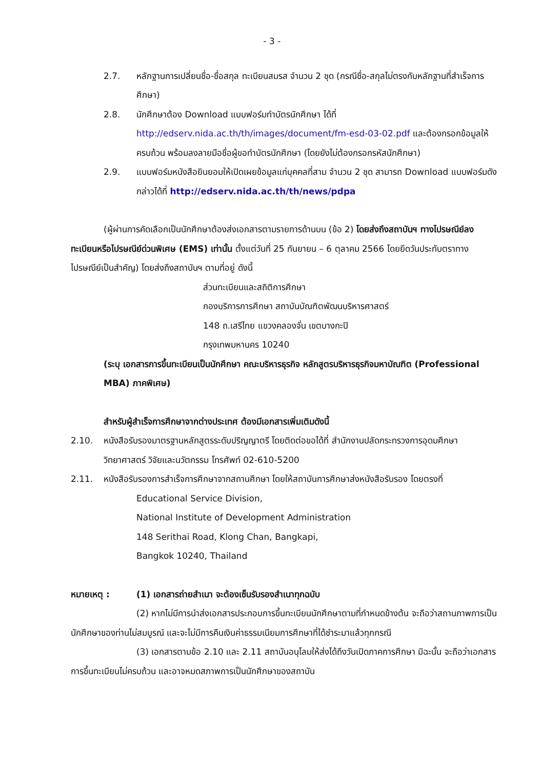- 3 -
2.7. หลักฐานการเปลี่ยนชื่อ-ชื่อสกุล ทะเบียนสมรส จำนวน 2 ชุด (กรณีชื่อ-สกุลไม่ตรงกับหลักฐานที่สำเร็จการศึกษา)
2.8. นักศึกษาต้อง Download แบบฟอร์มทำบัตรนักศึกษา ได้ที่ http://edserv.nida.ac.th/th/images/document/fm-esd-03-02.pdf และต้องกรอกข้อมูลให้ครบถ้วน พร้อมลงลายมือชื่อผู้ขอทำบัตรนักศึกษา (โดยยังไม่ต้องกรอกรหัสนักศึกษา)
2.9. แบบฟอร์มหนังสือยินยอมให้เปิดเผยข้อมูลแก่บุคคลที่สาม จำนวน 2 ชุด สามารถ Download แบบฟอร์มดังกล่าวได้ที่ http://edserv.nida.ac.th/th/news/pdpa
(ผู้ผ่านการคัดเลือกเป็นนักศึกษาต้องส่งเอกสารตามรายการด้านบน (ข้อ 2) โดยส่งถึงสถาบันฯ ทางไปรษณีย์ลงทะเบียนหรือไปรษณีย์ด่วนพิเศษ (EMS) เท่านั้น ตั้งแต่วันที่ 25 กันยายน – 6 ตุลาคม 2566 โดยยึดวันประทับตราทางไปรษณีย์เป็นสำคัญ) โดยส่งถึงสถาบันฯ ตามที่อยู่ ดังนี้
ส่วนทะเบียนและสถิติการศึกษา
กองบริการการศึกษา สถาบันบัณฑิตพัฒนบริหารศาสตร์
148 ถ.เสรีไทย แขวงคลองจั่น เขตบางกะปิ
กรุงเทพมหานคร 10240
(ระบุ เอกสารการขึ้นทะเบียนเป็นนักศึกษา คณะบริหารธุรกิจ หลักสูตรบริหารธุรกิจมหาบัณฑิต (Professional MBA) ภาคพิเศษ)
สำหรับผู้สำเร็จการศึกษาจากต่างประเทศ ต้องมีเอกสารเพิ่มเติมดังนี้
2.10. หนังสือรับรองมาตรฐานหลักสูตรระดับปริญญาตรี โดยติดต่อขอได้ที่ สำนักงานปลัดกระทรวงการอุดมศึกษา วิทยาศาสตร์ วิจัยและนวัตกรรม โทรศัพท์ 02-610-5200
2.11. หนังสือรับรองการสำเร็จการศึกษาจากสถานศึกษา โดยให้สถาบันการศึกษาส่งหนังสือรับรอง โดยตรงที่
Educational Service Division,
National Institute of Development Administration
148 Serithai Road, Klong Chan, Bangkapi,
Bangkok 10240, Thailand
หมายเหตุ : (1) เอกสารถ่ายสำเนา จะต้องเซ็นรับรองสำเนาทุกฉบับ
(2) หากไม่มีการนำส่งเอกสารประกอบการขึ้นทะเบียนนักศึกษาตามที่กำหนดข้างต้น จะถือว่าสถานภาพการเป็นนักศึกษาของท่านไม่สมบูรณ์ และจะไม่มีการคืนเงินค่าธรรมเนียมการศึกษาที่ได้ชำระมาแล้วทุกกรณี
(3) เอกสารตามข้อ 2.10 และ 2.11 สถาบันอนุโลมให้ส่งได้ถึงวันเปิดภาคการศึกษา มิฉะนั้น จะถือว่าเอกสารการขึ้นทะเบียนไม่ครบถ้วน และอาจหมดสภาพการเป็นนักศึกษาของสถาบัน